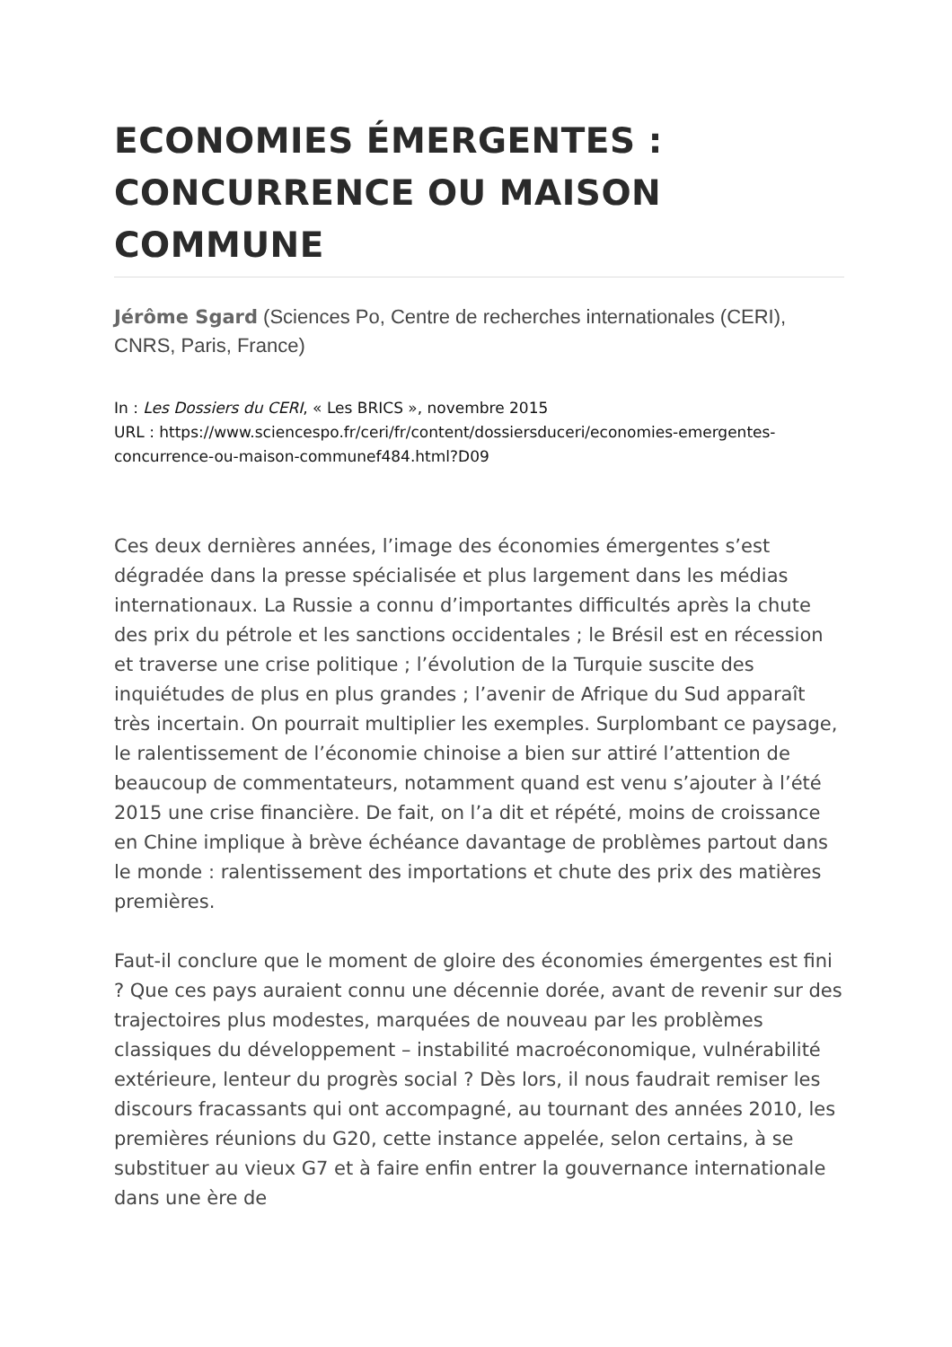ECONOMIES ÉMERGENTES : CONCURRENCE OU MAISON COMMUNE
Jérôme Sgard (Sciences Po, Centre de recherches internationales (CERI), CNRS, Paris, France)
In : Les Dossiers du CERI, « Les BRICS », novembre 2015
URL : https://www.sciencespo.fr/ceri/fr/content/dossiersduceri/economies-emergentes-concurrence-ou-maison-communef484.html?D09
Ces deux dernières années, l’image des économies émergentes s’est dégradée dans la presse spécialisée et plus largement dans les médias internationaux. La Russie a connu d’importantes difficultés après la chute des prix du pétrole et les sanctions occidentales ; le Brésil est en récession et traverse une crise politique ; l’évolution de la Turquie suscite des inquiétudes de plus en plus grandes ; l’avenir de Afrique du Sud apparaît très incertain. On pourrait multiplier les exemples. Surplombant ce paysage, le ralentissement de l’économie chinoise a bien sur attiré l’attention de beaucoup de commentateurs, notamment quand est venu s’ajouter à l’été 2015 une crise financière. De fait, on l’a dit et répété, moins de croissance en Chine implique à brève échéance davantage de problèmes partout dans le monde : ralentissement des importations et chute des prix des matières premières.
Faut-il conclure que le moment de gloire des économies émergentes est fini ? Que ces pays auraient connu une décennie dorée, avant de revenir sur des trajectoires plus modestes, marquées de nouveau par les problèmes classiques du développement – instabilité macroéconomique, vulnérabilité extérieure, lenteur du progrès social ? Dès lors, il nous faudrait remiser les discours fracassants qui ont accompagné, au tournant des années 2010, les premières réunions du G20, cette instance appelée, selon certains, à se substituer au vieux G7 et à faire enfin entrer la gouvernance internationale dans une ère de